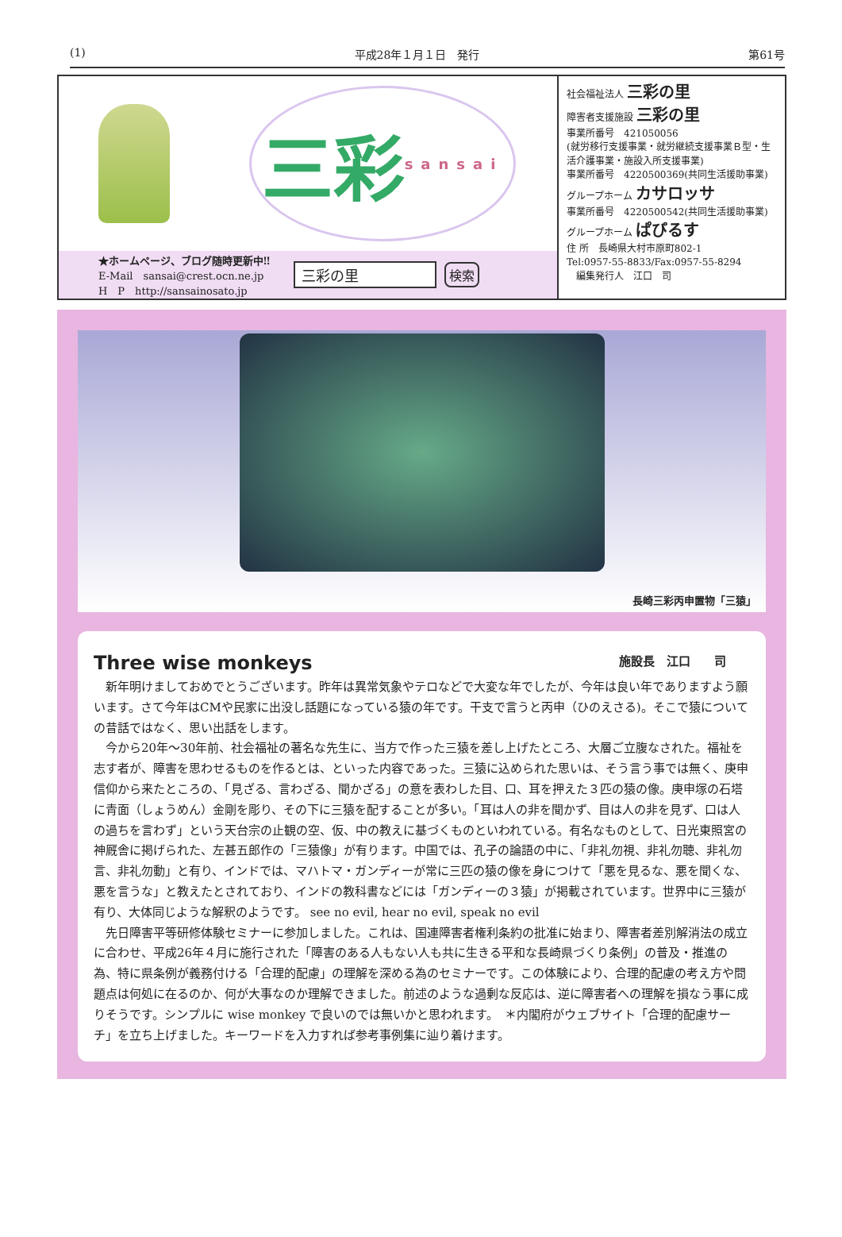(1) 平成28年１月１日　発行 第61号
三彩
sansai
★ホームページ、ブログ随時更新中‼
E-Mail　sansai@crest.ocn.ne.jp
H　P　http://sansainosato.jp
三彩の里 検索
社会福祉法人 三彩の里
障害者支援施設 三彩の里
事業所番号　421050056
(就労移行支援事業・就労継続支援事業Ｂ型・生活介護事業・施設入所支援事業)
事業所番号　4220500369(共同生活援助事業)
グループホーム カサロッサ
事業所番号　4220500542(共同生活援助事業)
グループホーム ぱぴるす
住 所　長崎県大村市原町802‐1
Tel:0957‐55‐8833/Fax:0957‐55‐8294
　編集発行人　江口　司
長崎三彩丙申置物「三猿」
Three wise monkeys 施設長　江口　　司
新年明けましておめでとうございます。昨年は異常気象やテロなどで大変な年でしたが、今年は良い年でありますよう願います。さて今年はCMや民家に出没し話題になっている猿の年です。干支で言うと丙申（ひのえさる)。そこで猿についての昔話ではなく、思い出話をします。
今から20年～30年前、社会福祉の著名な先生に、当方で作った三猿を差し上げたところ、大層ご立腹なされた。福祉を志す者が、障害を思わせるものを作るとは、といった内容であった。三猿に込められた思いは、そう言う事では無く、庚申信仰から来たところの、「見ざる、言わざる、聞かざる」の意を表わした目、口、耳を押えた３匹の猿の像。庚申塚の石塔に青面（しょうめん）金剛を彫り、その下に三猿を配することが多い。「耳は人の非を聞かず、目は人の非を見ず、口は人の過ちを言わず」という天台宗の止観の空、仮、中の教えに基づくものといわれている。有名なものとして、日光東照宮の神厩舎に掲げられた、左甚五郎作の「三猿像」が有ります。中国では、孔子の論語の中に、「非礼勿視、非礼勿聴、非礼勿言、非礼勿動」と有り、インドでは、マハトマ・ガンディーが常に三匹の猿の像を身につけて「悪を見るな、悪を聞くな、悪を言うな」と教えたとされており、インドの教科書などには「ガンディーの３猿」が掲載されています。世界中に三猿が有り、大体同じような解釈のようです。 see no evil, hear no evil, speak no evil
先日障害平等研修体験セミナーに参加しました。これは、国連障害者権利条約の批准に始まり、障害者差別解消法の成立に合わせ、平成26年４月に施行された「障害のある人もない人も共に生きる平和な長崎県づくり条例」の普及・推進の為、特に県条例が義務付ける「合理的配慮」の理解を深める為のセミナーです。この体験により、合理的配慮の考え方や問題点は何処に在るのか、何が大事なのか理解できました。前述のような過剰な反応は、逆に障害者への理解を損なう事に成りそうです。シンプルに wise monkey で良いのでは無いかと思われます。　＊内閣府がウェブサイト「合理的配慮サーチ」を立ち上げました。キーワードを入力すれば参考事例集に辿り着けます。